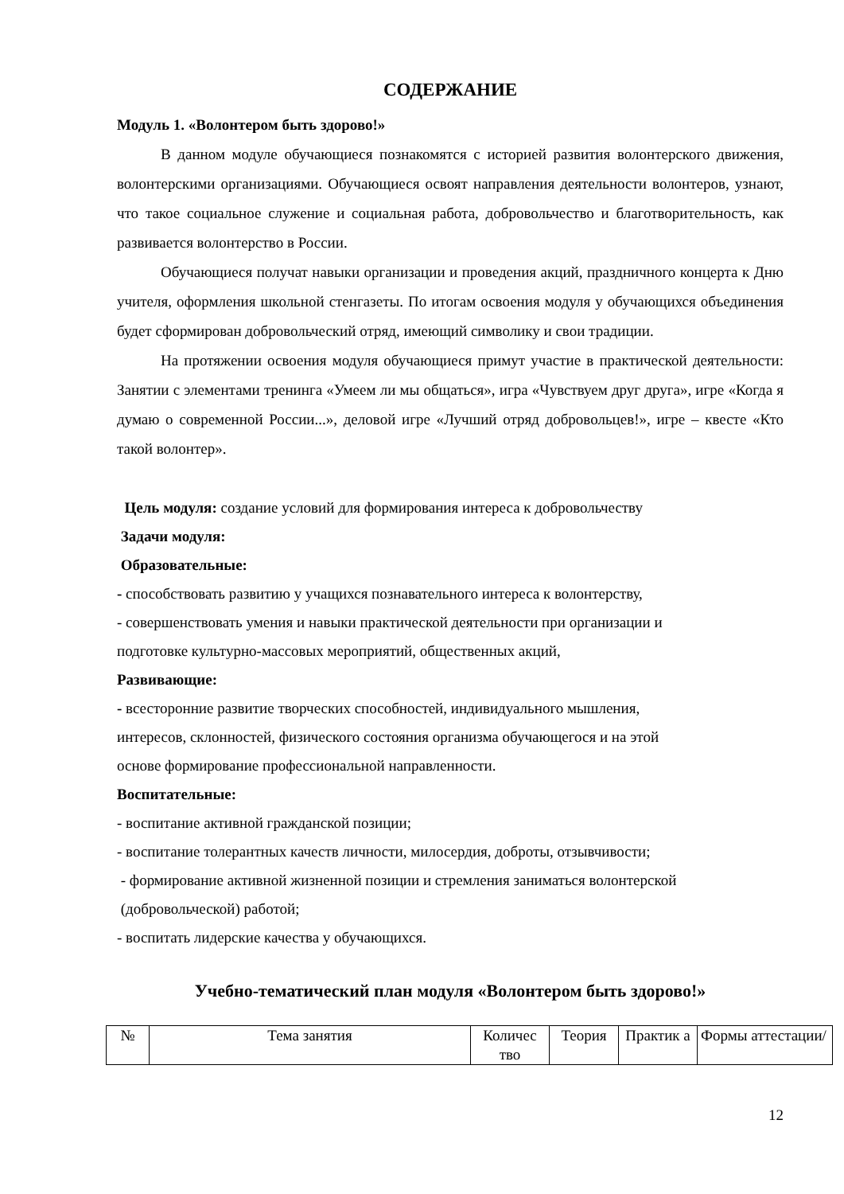СОДЕРЖАНИЕ
Модуль 1. «Волонтером быть здорово!»
В данном модуле обучающиеся познакомятся с историей развития волонтерского движения, волонтерскими организациями. Обучающиеся освоят направления деятельности волонтеров, узнают, что такое социальное служение и социальная работа, добровольчество и благотворительность, как развивается волонтерство в России.
Обучающиеся получат навыки организации и проведения акций, праздничного концерта к Дню учителя, оформления школьной стенгазеты. По итогам освоения модуля у обучающихся объединения будет сформирован добровольческий отряд, имеющий символику и свои традиции.
На протяжении освоения модуля обучающиеся примут участие в практической деятельности: Занятии с элементами тренинга «Умеем ли мы общаться», игра «Чувствуем друг друга», игре «Когда я думаю о современной России...», деловой игре «Лучший отряд добровольцев!», игре – квесте «Кто такой волонтер».
Цель модуля: создание условий для формирования интереса к добровольчеству
Задачи модуля:
Образовательные:
- способствовать развитию у учащихся познавательного интереса к волонтерству,
- совершенствовать умения и навыки практической деятельности при организации и
подготовке культурно-массовых мероприятий, общественных акций,
Развивающие:
- всесторонние развитие творческих способностей, индивидуального мышления,
интересов, склонностей, физического состояния организма обучающегося и на этой
основе формирование профессиональной направленности.
Воспитательные:
- воспитание активной гражданской позиции;
- воспитание толерантных качеств личности, милосердия, доброты, отзывчивости;
- формирование активной жизненной позиции и стремления заниматься волонтерской
(добровольческой) работой;
- воспитать лидерские качества у обучающихся.
Учебно-тематический план модуля «Волонтером быть здорово!»
| № | Тема занятия | Количес тво | Теория | Практик а | Формы аттестации/ |
12